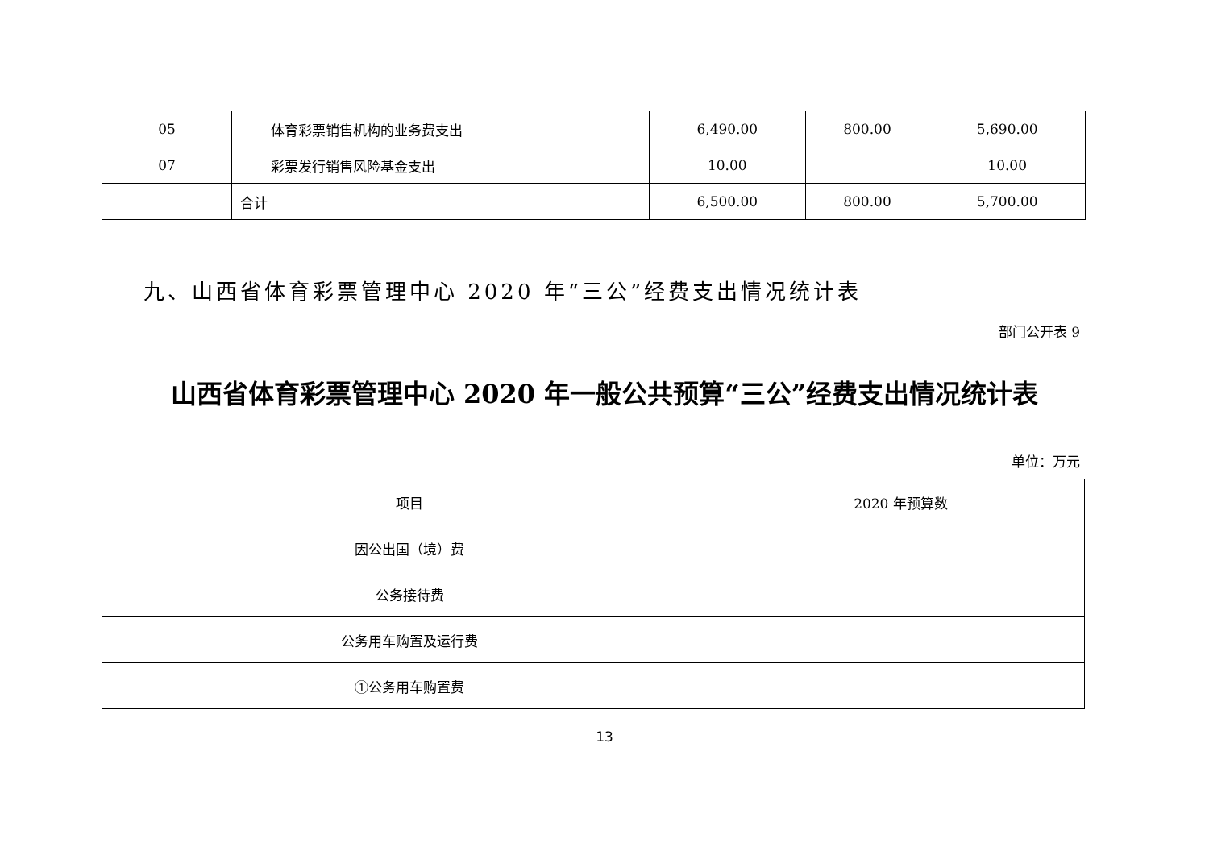| 05 | 体育彩票销售机构的业务费支出 | 6,490.00 | 800.00 | 5,690.00 |
| 07 | 彩票发行销售风险基金支出 | 10.00 | | 10.00 |
| | 合计 | 6,500.00 | 800.00 | 5,700.00 |
九、山西省体育彩票管理中心 2020 年“三公”经费支出情况统计表
部门公开表 9
山西省体育彩票管理中心 2020 年一般公共预算“三公”经费支出情况统计表
单位：万元
| 项目 | 2020 年预算数 |
| --- | --- |
| 因公出国（境）费 | |
| 公务接待费 | |
| 公务用车购置及运行费 | |
| ①公务用车购置费 | |
13